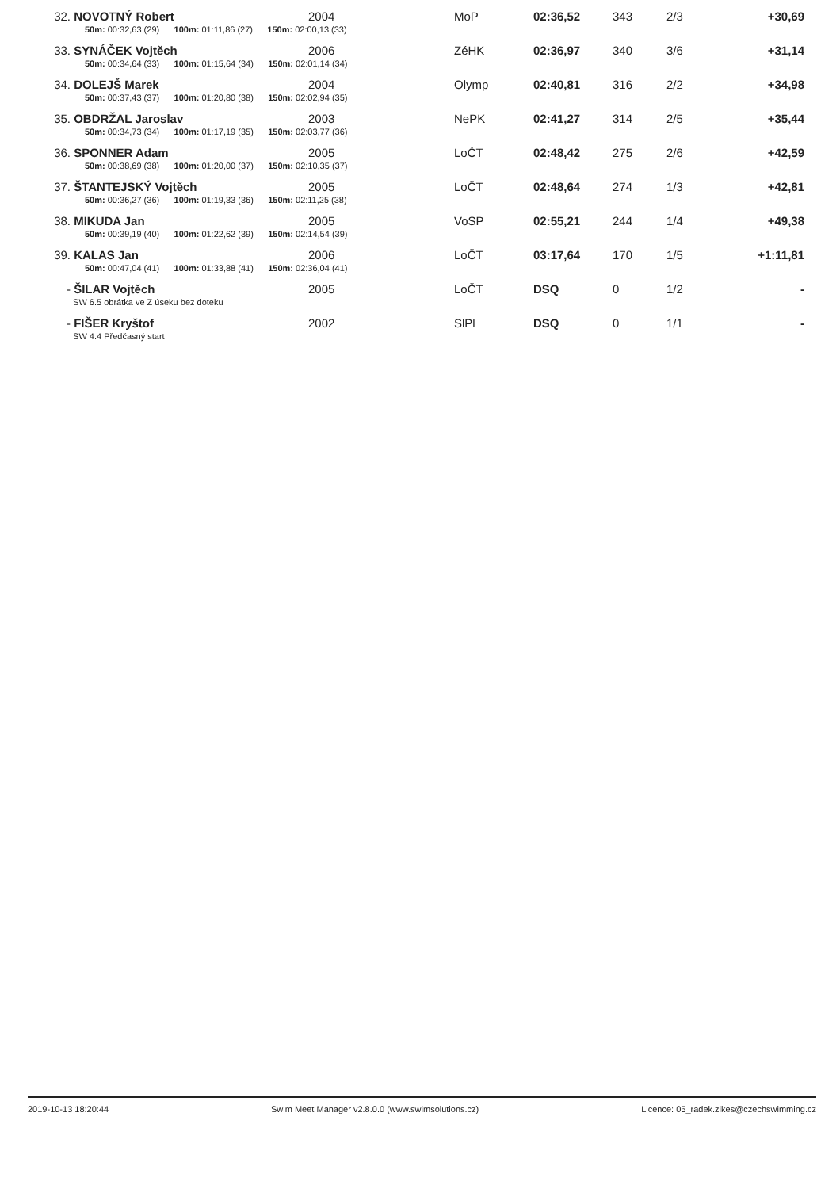| 32. | NOVOTNÝ Robert | 2004 | MoP | 02:36,52 | 343 | 2/3 | +30,69 |
| | 50m: 00:32,63 (29) 100m: 01:11,86 (27) 150m: 02:00,13 (33) | | | | | | |
| 33. | SYNÁČEK Vojtěch | 2006 | ZéHK | 02:36,97 | 340 | 3/6 | +31,14 |
| | 50m: 00:34,64 (33) 100m: 01:15,64 (34) 150m: 02:01,14 (34) | | | | | | |
| 34. | DOLEJŠ Marek | 2004 | Olymp | 02:40,81 | 316 | 2/2 | +34,98 |
| | 50m: 00:37,43 (37) 100m: 01:20,80 (38) 150m: 02:02,94 (35) | | | | | | |
| 35. | OBDRŽAL Jaroslav | 2003 | NePK | 02:41,27 | 314 | 2/5 | +35,44 |
| | 50m: 00:34,73 (34) 100m: 01:17,19 (35) 150m: 02:03,77 (36) | | | | | | |
| 36. | SPONNER Adam | 2005 | LoČT | 02:48,42 | 275 | 2/6 | +42,59 |
| | 50m: 00:38,69 (38) 100m: 01:20,00 (37) 150m: 02:10,35 (37) | | | | | | |
| 37. | ŠTANTEJSKÝ Vojtěch | 2005 | LoČT | 02:48,64 | 274 | 1/3 | +42,81 |
| | 50m: 00:36,27 (36) 100m: 01:19,33 (36) 150m: 02:11,25 (38) | | | | | | |
| 38. | MIKUDA Jan | 2005 | VoSP | 02:55,21 | 244 | 1/4 | +49,38 |
| | 50m: 00:39,19 (40) 100m: 01:22,62 (39) 150m: 02:14,54 (39) | | | | | | |
| 39. | KALAS Jan | 2006 | LoČT | 03:17,64 | 170 | 1/5 | +1:11,81 |
| | 50m: 00:47,04 (41) 100m: 01:33,88 (41) 150m: 02:36,04 (41) | | | | | | |
| - | ŠILAR Vojtěch | 2005 | LoČT | DSQ | 0 | 1/2 | - |
| | SW 6.5 obrátka ve Z úseku bez doteku | | | | | | |
| - | FIŠER Kryštof | 2002 | SlPl | DSQ | 0 | 1/1 | - |
| | SW 4.4 Předčasný start | | | | | | |
2019-10-13 18:20:44 Swim Meet Manager v2.8.0.0 (www.swimsolutions.cz) Licence: 05_radek.zikes@czechswimming.cz